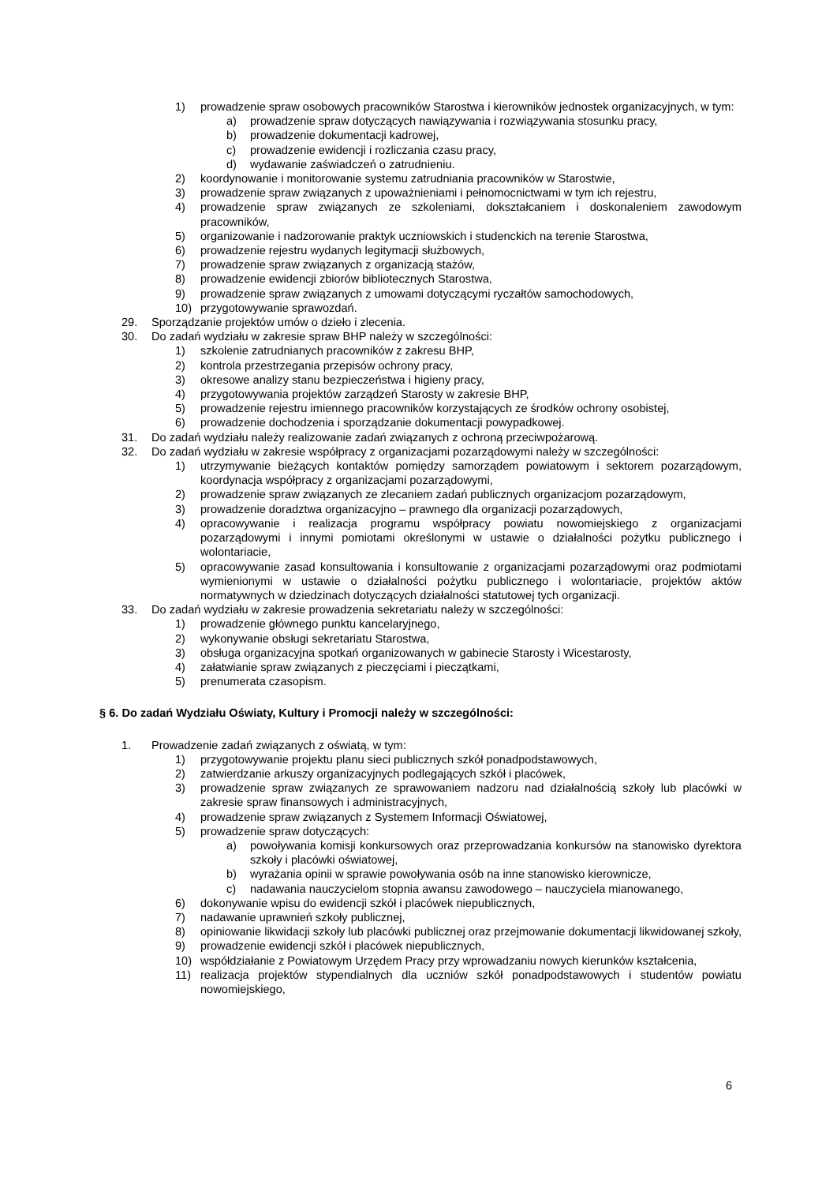1) prowadzenie spraw osobowych pracowników Starostwa i kierowników jednostek organizacyjnych, w tym:
a) prowadzenie spraw dotyczących nawiązywania i rozwiązywania stosunku pracy,
b) prowadzenie dokumentacji kadrowej,
c) prowadzenie ewidencji i rozliczania czasu pracy,
d) wydawanie zaświadczeń o zatrudnieniu.
2) koordynowanie i monitorowanie systemu zatrudniania pracowników w Starostwie,
3) prowadzenie spraw związanych z upoważnieniami i pełnomocnictwami w tym ich rejestru,
4) prowadzenie spraw związanych ze szkoleniami, dokształcaniem i doskonaleniem zawodowym pracowników,
5) organizowanie i nadzorowanie praktyk uczniowskich i studenckich na terenie Starostwa,
6) prowadzenie rejestru wydanych legitymacji służbowych,
7) prowadzenie spraw związanych z organizacją stażów,
8) prowadzenie ewidencji zbiorów bibliotecznych Starostwa,
9) prowadzenie spraw związanych z umowami dotyczącymi ryczałtów samochodowych,
10) przygotowywanie sprawozdań.
29. Sporządzanie projektów umów o dzieło i zlecenia.
30. Do zadań wydziału w zakresie spraw BHP należy w szczególności:
1) szkolenie zatrudnianych pracowników z zakresu BHP,
2) kontrola przestrzegania przepisów ochrony pracy,
3) okresowe analizy stanu bezpieczeństwa i higieny pracy,
4) przygotowywania projektów zarządzeń Starosty w zakresie BHP,
5) prowadzenie rejestru imiennego pracowników korzystających ze środków ochrony osobistej,
6) prowadzenie dochodzenia i sporządzanie dokumentacji powypadkowej.
31. Do zadań wydziału należy realizowanie zadań związanych z ochroną przeciwpożarową.
32. Do zadań wydziału w zakresie współpracy z organizacjami pozarządowymi należy w szczególności:
1) utrzymywanie bieżących kontaktów pomiędzy samorządem powiatowym i sektorem pozarządowym, koordynacja współpracy z organizacjami pozarządowymi,
2) prowadzenie spraw związanych ze zlecaniem zadań publicznych organizacjom pozarządowym,
3) prowadzenie doradztwa organizacyjno – prawnego dla organizacji pozarządowych,
4) opracowywanie i realizacja programu współpracy powiatu nowomiejskiego z organizacjami pozarządowymi i innymi pomiotami określonymi w ustawie o działalności pożytku publicznego i wolontariacie,
5) opracowywanie zasad konsultowania i konsultowanie z organizacjami pozarządowymi oraz podmiotami wymienionymi w ustawie o działalności pożytku publicznego i wolontariacie, projektów aktów normatywnych w dziedzinach dotyczących działalności statutowej tych organizacji.
33. Do zadań wydziału w zakresie prowadzenia sekretariatu należy w szczególności:
1) prowadzenie głównego punktu kancelaryjnego,
2) wykonywanie obsługi sekretariatu Starostwa,
3) obsługa organizacyjna spotkań organizowanych w gabinecie Starosty i Wicestarosty,
4) załatwianie spraw związanych z pieczęciami i pieczątkami,
5) prenumerata czasopism.
§ 6. Do zadań Wydziału Oświaty, Kultury i Promocji należy w szczególności:
1. Prowadzenie zadań związanych z oświatą, w tym:
1) przygotowywanie projektu planu sieci publicznych szkół ponadpodstawowych,
2) zatwierdzanie arkuszy organizacyjnych podlegających szkół i placówek,
3) prowadzenie spraw związanych ze sprawowaniem nadzoru nad działalnością szkoły lub placówki w zakresie spraw finansowych i administracyjnych,
4) prowadzenie spraw związanych z Systemem Informacji Oświatowej,
5) prowadzenie spraw dotyczących:
a) powoływania komisji konkursowych oraz przeprowadzania konkursów na stanowisko dyrektora szkoły i placówki oświatowej,
b) wyrażania opinii w sprawie powoływania osób na inne stanowisko kierownicze,
c) nadawania nauczycielom stopnia awansu zawodowego – nauczyciela mianowanego,
6) dokonywanie wpisu do ewidencji szkół i placówek niepublicznych,
7) nadawanie uprawnień szkoły publicznej,
8) opiniowanie likwidacji szkoły lub placówki publicznej oraz przejmowanie dokumentacji likwidowanej szkoły,
9) prowadzenie ewidencji szkół i placówek niepublicznych,
10) współdziałanie z Powiatowym Urzędem Pracy przy wprowadzaniu nowych kierunków kształcenia,
11) realizacja projektów stypendialnych dla uczniów szkół ponadpodstawowych i studentów powiatu nowomiejskiego,
6